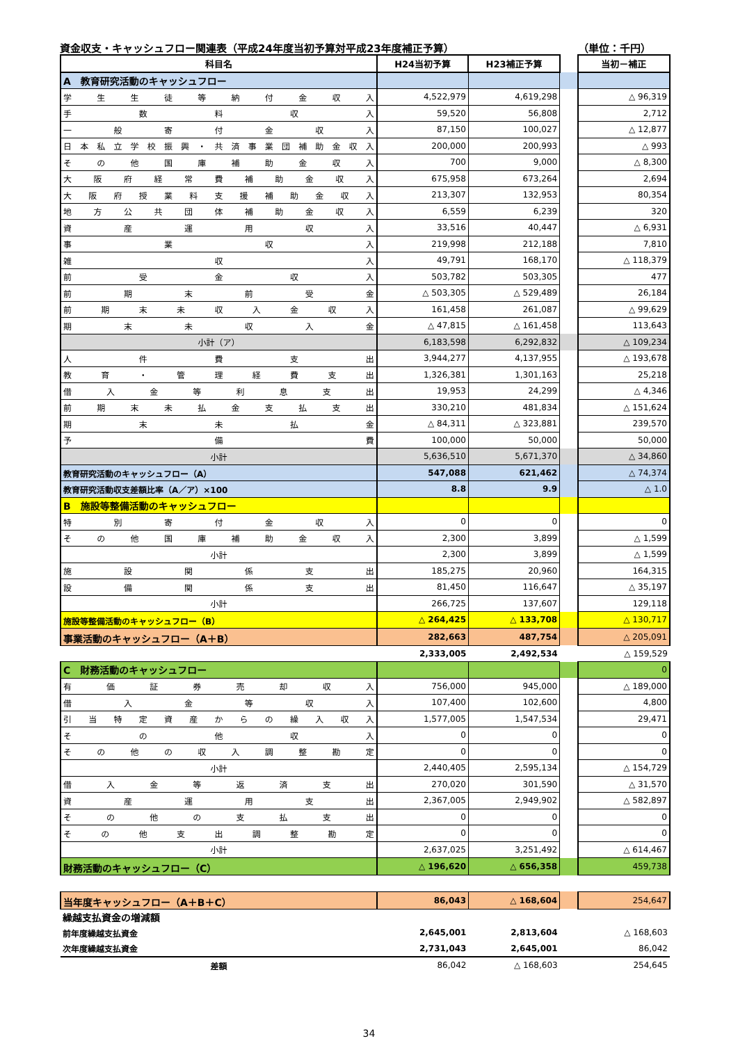資金収支・キャッシュフロー関連表（平成24年度当初予算対平成23年度補正予算） （単位：千円）
| 科目名 | H24当初予算 | H23補正予算 | | 当初－補正 |
| A 教育研究活動のキャッシュフロー | | | | |
| 学生生徒等納付金収入 | 4,522,979 | 4,619,298 | | △ 96,319 |
| 手数料収入 | 59,520 | 56,808 | | 2,712 |
| 一般寄付金収入 | 87,150 | 100,027 | | △ 12,877 |
| 日本私立学校振興・共済事業団補助金収入 | 200,000 | 200,993 | | △ 993 |
| その他国庫補助金収入 | 700 | 9,000 | | △ 8,300 |
| 大阪府経常費補助金収入 | 675,958 | 673,264 | | 2,694 |
| 大阪府授業料支援補助金収入 | 213,307 | 132,953 | | 80,354 |
| 地方公共団体補助金収入 | 6,559 | 6,239 | | 320 |
| 資産運用収入 | 33,516 | 40,447 | | △ 6,931 |
| 事業収入 | 219,998 | 212,188 | | 7,810 |
| 雑収入 | 49,791 | 168,170 | | △ 118,379 |
| 前受金収入 | 503,782 | 503,305 | | 477 |
| 前期末前受金 | △ 503,305 | △ 529,489 | | 26,184 |
| 前期末未収入金収入 | 161,458 | 261,087 | | △ 99,629 |
| 期末未収入金 | △ 47,815 | △ 161,458 | | 113,643 |
| 小計（ア） | 6,183,598 | 6,292,832 | | △ 109,234 |
| 人件費支出 | 3,944,277 | 4,137,955 | | △ 193,678 |
| 教育・管理経費支出 | 1,326,381 | 1,301,163 | | 25,218 |
| 借入金等利息支出 | 19,953 | 24,299 | | △ 4,346 |
| 前期末未払金支払支出 | 330,210 | 481,834 | | △ 151,624 |
| 期末未払金 | △ 84,311 | △ 323,881 | | 239,570 |
| 予備費 | 100,000 | 50,000 | | 50,000 |
| 小計 | 5,636,510 | 5,671,370 | | △ 34,860 |
| 教育研究活動のキャッシュフロー（A） | 547,088 | 621,462 | | △ 74,374 |
| 教育研究活動収支差額比率（A／ア）×100 | 8.8 | 9.9 | | △ 1.0 |
| B 施設等整備活動のキャッシュフロー | | | | |
| 特別寄付金収入 | 0 | 0 | | 0 |
| その他国庫補助金収入 | 2,300 | 3,899 | | △ 1,599 |
| 小計 | 2,300 | 3,899 | | △ 1,599 |
| 施設関係支出 | 185,275 | 20,960 | | 164,315 |
| 設備関係支出 | 81,450 | 116,647 | | △ 35,197 |
| 小計 | 266,725 | 137,607 | | 129,118 |
| 施設等整備活動のキャッシュフロー（B） | △ 264,425 | △ 133,708 | | △ 130,717 |
| 事業活動のキャッシュフロー（A＋B） | 282,663 | 487,754 | | △ 205,091 |
| | 2,333,005 | 2,492,534 | | △ 159,529 |
| C 財務活動のキャッシュフロー | | | | 0 |
| 有価証券売却収入 | 756,000 | 945,000 | | △ 189,000 |
| 借入金等収入 | 107,400 | 102,600 | | 4,800 |
| 引当特定資産からの繰入収入 | 1,577,005 | 1,547,534 | | 29,471 |
| その他収入 | 0 | 0 | | 0 |
| その他の収入調整勘定 | 0 | 0 | | 0 |
| 小計 | 2,440,405 | 2,595,134 | | △ 154,729 |
| 借入金等返済支出 | 270,020 | 301,590 | | △ 31,570 |
| 資産運用支出 | 2,367,005 | 2,949,902 | | △ 582,897 |
| その他の支払支出 | 0 | 0 | | 0 |
| その他支出調整勘定 | 0 | 0 | | 0 |
| 小計 | 2,637,025 | 3,251,492 | | △ 614,467 |
| 財務活動のキャッシュフロー（C） | △ 196,620 | △ 656,358 | | 459,738 |
| 当年度キャッシュフロー（A＋B＋C） | 86,043 | △ 168,604 | | 254,647 |
| 繰越支払資金の増減額 | | | | |
| 前年度繰越支払資金 | 2,645,001 | 2,813,604 | | △ 168,603 |
| 次年度繰越支払資金 | 2,731,043 | 2,645,001 | | 86,042 |
| 差額 | 86,042 | △ 168,603 | | 254,645 |
34